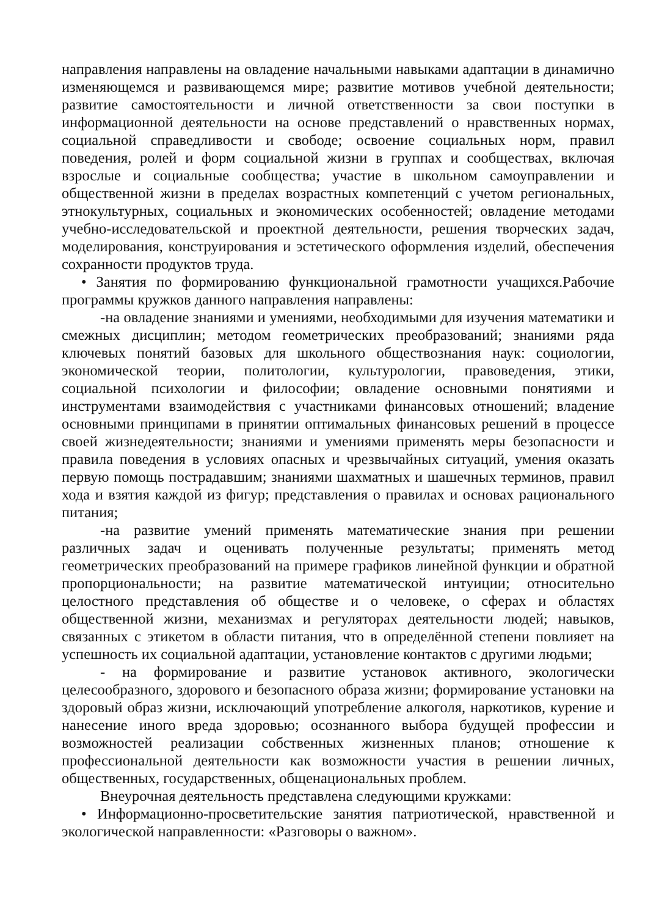направления направлены на овладение начальными навыками адаптации в динамично изменяющемся и развивающемся мире; развитие мотивов учебной деятельности; развитие самостоятельности и личной ответственности за свои поступки в информационной деятельности на основе представлений о нравственных нормах, социальной справедливости и свободе; освоение социальных норм, правил поведения, ролей и форм социальной жизни в группах и сообществах, включая взрослые и социальные сообщества; участие в школьном самоуправлении и общественной жизни в пределах возрастных компетенций с учетом региональных, этнокультурных, социальных и экономических особенностей; овладение методами учебно-исследовательской и проектной деятельности, решения творческих задач, моделирования, конструирования и эстетического оформления изделий, обеспечения сохранности продуктов труда.
• Занятия по формированию функциональной грамотности учащихся.Рабочие программы кружков данного направления направлены:
-на овладение знаниями и умениями, необходимыми для изучения математики и смежных дисциплин; методом геометрических преобразований; знаниями ряда ключевых понятий базовых для школьного обществознания наук: социологии, экономической теории, политологии, культурологии, правоведения, этики, социальной психологии и философии; овладение основными понятиями и инструментами взаимодействия с участниками финансовых отношений; владение основными принципами в принятии оптимальных финансовых решений в процессе своей жизнедеятельности; знаниями и умениями применять меры безопасности и правила поведения в условиях опасных и чрезвычайных ситуаций, умения оказать первую помощь пострадавшим; знаниями шахматных и шашечных терминов, правил хода и взятия каждой из фигур; представления о правилах и основах рационального питания;
-на развитие умений применять математические знания при решении различных задач и оценивать полученные результаты; применять метод геометрических преобразований на примере графиков линейной функции и обратной пропорциональности; на развитие математической интуиции; относительно целостного представления об обществе и о человеке, о сферах и областях общественной жизни, механизмах и регуляторах деятельности людей; навыков, связанных с этикетом в области питания, что в определённой степени повлияет на успешность их социальной адаптации, установление контактов с другими людьми;
- на формирование и развитие установок активного, экологически целесообразного, здорового и безопасного образа жизни; формирование установки на здоровый образ жизни, исключающий употребление алкоголя, наркотиков, курение и нанесение иного вреда здоровью; осознанного выбора будущей профессии и возможностей реализации собственных жизненных планов; отношение к профессиональной деятельности как возможности участия в решении личных, общественных, государственных, общенациональных проблем.
Внеурочная деятельность представлена следующими кружками:
• Информационно-просветительские занятия патриотической, нравственной и экологической направленности: «Разговоры о важном».